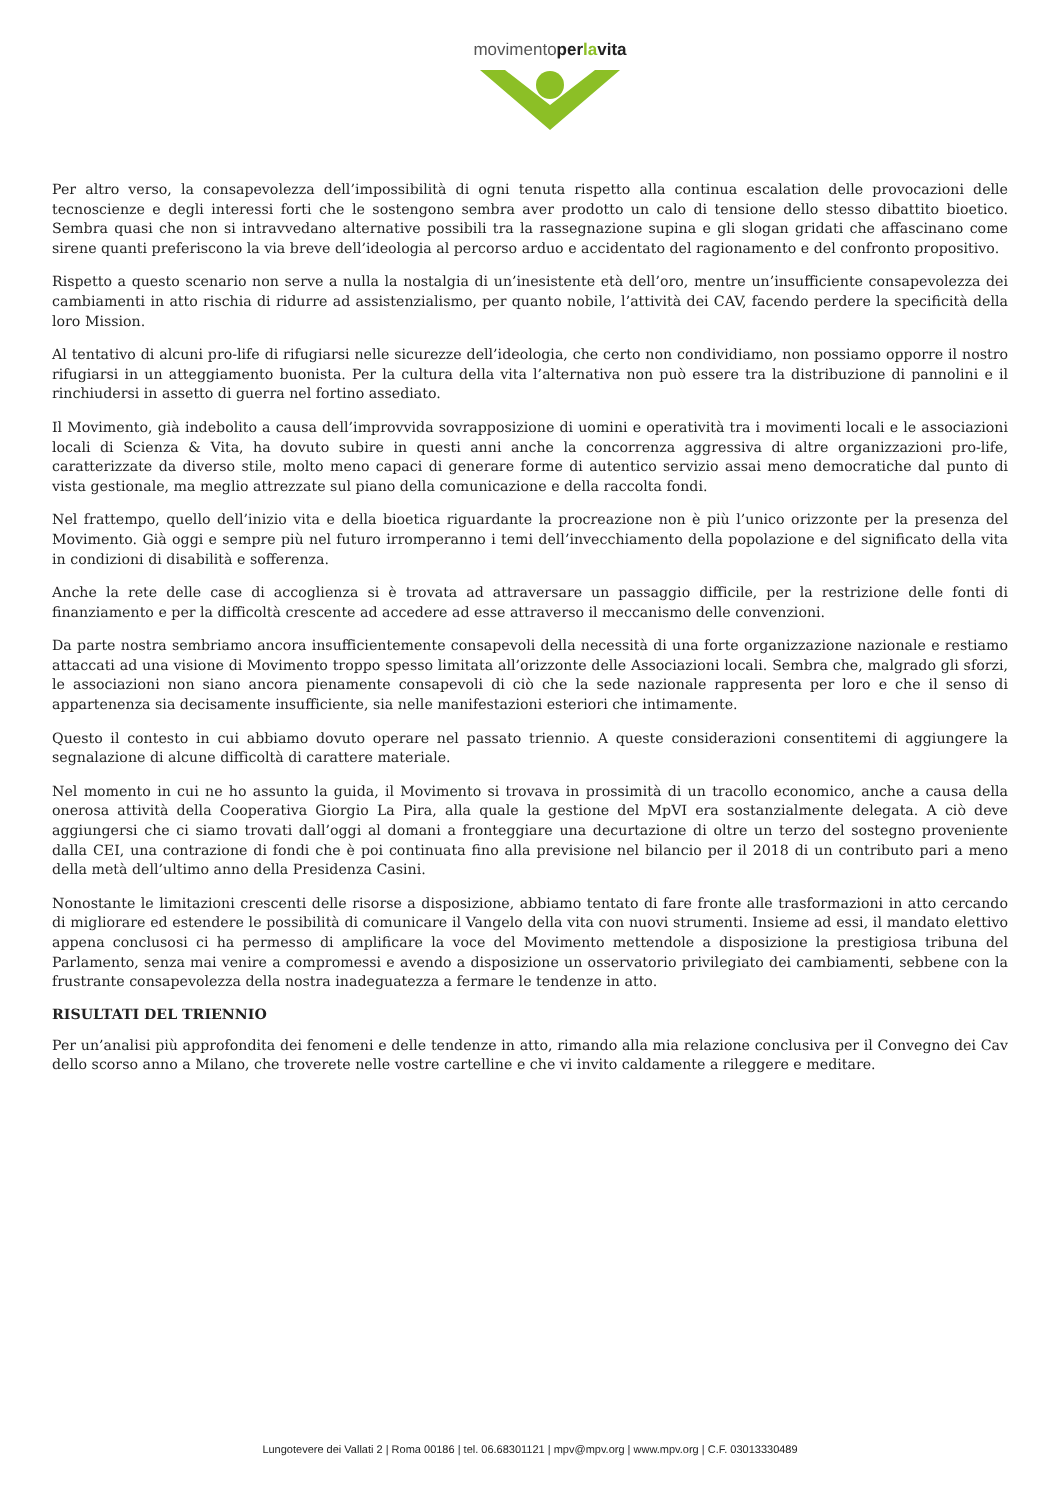movimentoperlavita
Per altro verso, la consapevolezza dell’impossibilità di ogni tenuta rispetto alla continua escalation delle provocazioni delle tecnoscienze e degli interessi forti che le sostengono sembra aver prodotto un calo di tensione dello stesso dibattito bioetico. Sembra quasi che non si intravvedano alternative possibili tra la rassegnazione supina e gli slogan gridati che affascinano come sirene quanti preferiscono la via breve dell’ideologia al percorso arduo e accidentato del ragionamento e del confronto propositivo.
Rispetto a questo scenario non serve a nulla la nostalgia di un’inesistente età dell’oro, mentre un’insufficiente consapevolezza dei cambiamenti in atto rischia di ridurre ad assistenzialismo, per quanto nobile, l’attività dei CAV, facendo perdere la specificità della loro Mission.
Al tentativo di alcuni pro-life di rifugiarsi nelle sicurezze dell’ideologia, che certo non condividiamo, non possiamo opporre il nostro rifugiarsi in un atteggiamento buonista. Per la cultura della vita l’alternativa non può essere tra la distribuzione di pannolini e il rinchiudersi in assetto di guerra nel fortino assediato.
Il Movimento, già indebolito a causa dell’improvvida sovrapposizione di uomini e operatività tra i movimenti locali e le associazioni locali di Scienza & Vita, ha dovuto subire in questi anni anche la concorrenza aggressiva di altre organizzazioni pro-life, caratterizzate da diverso stile, molto meno capaci di generare forme di autentico servizio assai meno democratiche dal punto di vista gestionale, ma meglio attrezzate sul piano della comunicazione e della raccolta fondi.
Nel frattempo, quello dell’inizio vita e della bioetica riguardante la procreazione non è più l’unico orizzonte per la presenza del Movimento. Già oggi e sempre più nel futuro irromperanno i temi dell’invecchiamento della popolazione e del significato della vita in condizioni di disabilità e sofferenza.
Anche la rete delle case di accoglienza si è trovata ad attraversare un passaggio difficile, per la restrizione delle fonti di finanziamento e per la difficoltà crescente ad accedere ad esse attraverso il meccanismo delle convenzioni.
Da parte nostra sembriamo ancora insufficientemente consapevoli della necessità di una forte organizzazione nazionale e restiamo attaccati ad una visione di Movimento troppo spesso limitata all’orizzonte delle Associazioni locali. Sembra che, malgrado gli sforzi, le associazioni non siano ancora pienamente consapevoli di ciò che la sede nazionale rappresenta per loro e che il senso di appartenenza sia decisamente insufficiente, sia nelle manifestazioni esteriori che intimamente.
Questo il contesto in cui abbiamo dovuto operare nel passato triennio. A queste considerazioni consentitemi di aggiungere la segnalazione di alcune difficoltà di carattere materiale.
Nel momento in cui ne ho assunto la guida, il Movimento si trovava in prossimità di un tracollo economico, anche a causa della onerosa attività della Cooperativa Giorgio La Pira, alla quale la gestione del MpVI era sostanzialmente delegata. A ciò deve aggiungersi che ci siamo trovati dall’oggi al domani a fronteggiare una decurtazione di oltre un terzo del sostegno proveniente dalla CEI, una contrazione di fondi che è poi continuata fino alla previsione nel bilancio per il 2018 di un contributo pari a meno della metà dell’ultimo anno della Presidenza Casini.
Nonostante le limitazioni crescenti delle risorse a disposizione, abbiamo tentato di fare fronte alle trasformazioni in atto cercando di migliorare ed estendere le possibilità di comunicare il Vangelo della vita con nuovi strumenti. Insieme ad essi, il mandato elettivo appena conclusosi ci ha permesso di amplificare la voce del Movimento mettendole a disposizione la prestigiosa tribuna del Parlamento, senza mai venire a compromessi e avendo a disposizione un osservatorio privilegiato dei cambiamenti, sebbene con la frustrante consapevolezza della nostra inadeguatezza a fermare le tendenze in atto.
RISULTATI DEL TRIENNIO
Per un’analisi più approfondita dei fenomeni e delle tendenze in atto, rimando alla mia relazione conclusiva per il Convegno dei Cav dello scorso anno a Milano, che troverete nelle vostre cartelline e che vi invito caldamente a rileggere e meditare.
Lungotevere dei Vallati 2 | Roma 00186 | tel. 06.68301121 | mpv@mpv.org | www.mpv.org | C.F. 03013330489